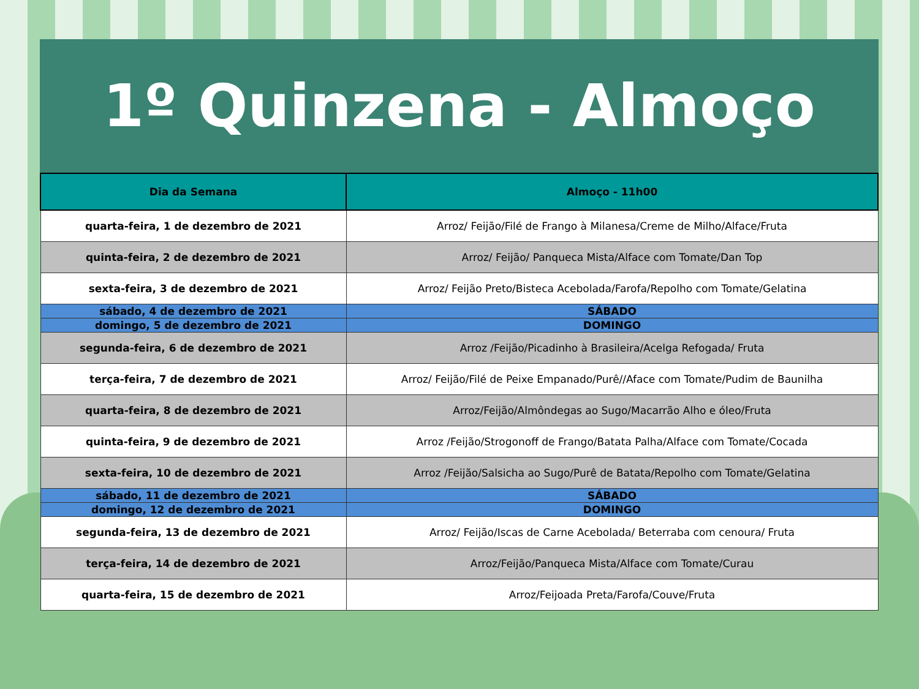1º Quinzena - Almoço
| Dia da Semana | Almoço - 11h00 |
| --- | --- |
| quarta-feira, 1 de dezembro de 2021 | Arroz/ Feijão/Filé de Frango à Milanesa/Creme de Milho/Alface/Fruta |
| quinta-feira, 2 de dezembro de 2021 | Arroz/ Feijão/ Panqueca Mista/Alface com Tomate/Dan Top |
| sexta-feira, 3 de dezembro de 2021 | Arroz/ Feijão Preto/Bisteca Acebolada/Farofa/Repolho com Tomate/Gelatina |
| sábado, 4 de dezembro de 2021 | SÁBADO |
| domingo, 5 de dezembro de 2021 | DOMINGO |
| segunda-feira, 6 de dezembro de 2021 | Arroz /Feijão/Picadinho à Brasileira/Acelga Refogada/ Fruta |
| terça-feira, 7 de dezembro de 2021 | Arroz/ Feijão/Filé de Peixe Empanado/Purê//Aface com Tomate/Pudim de Baunilha |
| quarta-feira, 8 de dezembro de 2021 | Arroz/Feijão/Almôndegas ao Sugo/Macarrão Alho e óleo/Fruta |
| quinta-feira, 9 de dezembro de 2021 | Arroz /Feijão/Strogonoff de Frango/Batata Palha/Alface com Tomate/Cocada |
| sexta-feira, 10 de dezembro de 2021 | Arroz /Feijão/Salsicha ao Sugo/Purê de Batata/Repolho com Tomate/Gelatina |
| sábado, 11 de dezembro de 2021 | SÁBADO |
| domingo, 12 de dezembro de 2021 | DOMINGO |
| segunda-feira, 13 de dezembro de 2021 | Arroz/ Feijão/Iscas de Carne Acebolada/ Beterraba com cenoura/ Fruta |
| terça-feira, 14 de dezembro de 2021 | Arroz/Feijão/Panqueca Mista/Alface com Tomate/Curau |
| quarta-feira, 15 de dezembro de 2021 | Arroz/Feijoada Preta/Farofa/Couve/Fruta |